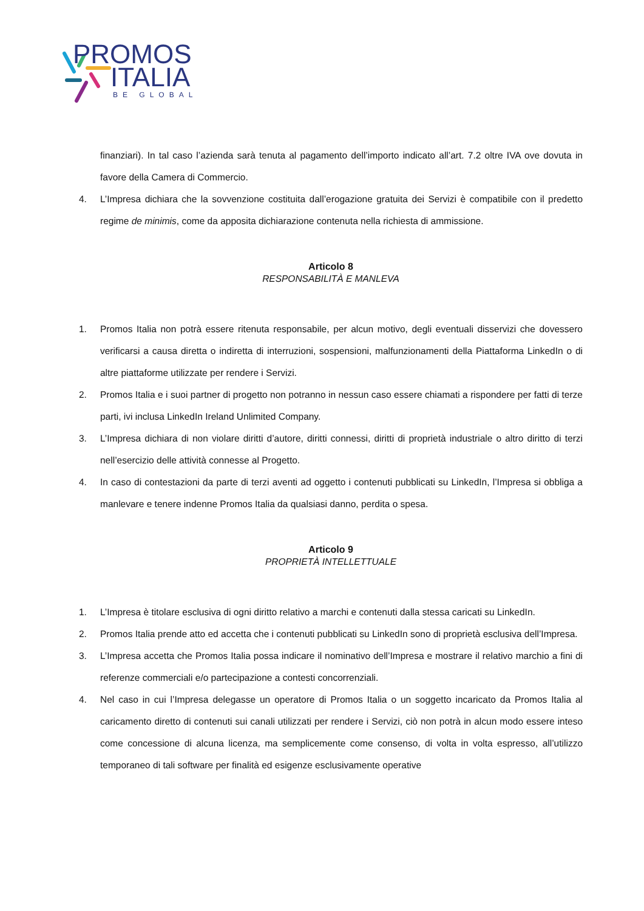PROMOS
ITALIA
BE GLOBAL
finanziari). In tal caso l’azienda sarà tenuta al pagamento dell’importo indicato all’art. 7.2 oltre IVA ove dovuta in favore della Camera di Commercio.
4. L’Impresa dichiara che la sovvenzione costituita dall’erogazione gratuita dei Servizi è compatibile con il predetto regime de minimis, come da apposita dichiarazione contenuta nella richiesta di ammissione.
Articolo 8
RESPONSABILITÀ E MANLEVA
1. Promos Italia non potrà essere ritenuta responsabile, per alcun motivo, degli eventuali disservizi che dovessero verificarsi a causa diretta o indiretta di interruzioni, sospensioni, malfunzionamenti della Piattaforma LinkedIn o di altre piattaforme utilizzate per rendere i Servizi.
2. Promos Italia e i suoi partner di progetto non potranno in nessun caso essere chiamati a rispondere per fatti di terze parti, ivi inclusa LinkedIn Ireland Unlimited Company.
3. L’Impresa dichiara di non violare diritti d’autore, diritti connessi, diritti di proprietà industriale o altro diritto di terzi nell’esercizio delle attività connesse al Progetto.
4. In caso di contestazioni da parte di terzi aventi ad oggetto i contenuti pubblicati su LinkedIn, l’Impresa si obbliga a manlevare e tenere indenne Promos Italia da qualsiasi danno, perdita o spesa.
Articolo 9
PROPRIETÀ INTELLETTUALE
1. L’Impresa è titolare esclusiva di ogni diritto relativo a marchi e contenuti dalla stessa caricati su LinkedIn.
2. Promos Italia prende atto ed accetta che i contenuti pubblicati su LinkedIn sono di proprietà esclusiva dell’Impresa.
3. L’Impresa accetta che Promos Italia possa indicare il nominativo dell’Impresa e mostrare il relativo marchio a fini di referenze commerciali e/o partecipazione a contesti concorrenziali.
4. Nel caso in cui l’Impresa delegasse un operatore di Promos Italia o un soggetto incaricato da Promos Italia al caricamento diretto di contenuti sui canali utilizzati per rendere i Servizi, ciò non potrà in alcun modo essere inteso come concessione di alcuna licenza, ma semplicemente come consenso, di volta in volta espresso, all’utilizzo temporaneo di tali software per finalità ed esigenze esclusivamente operative